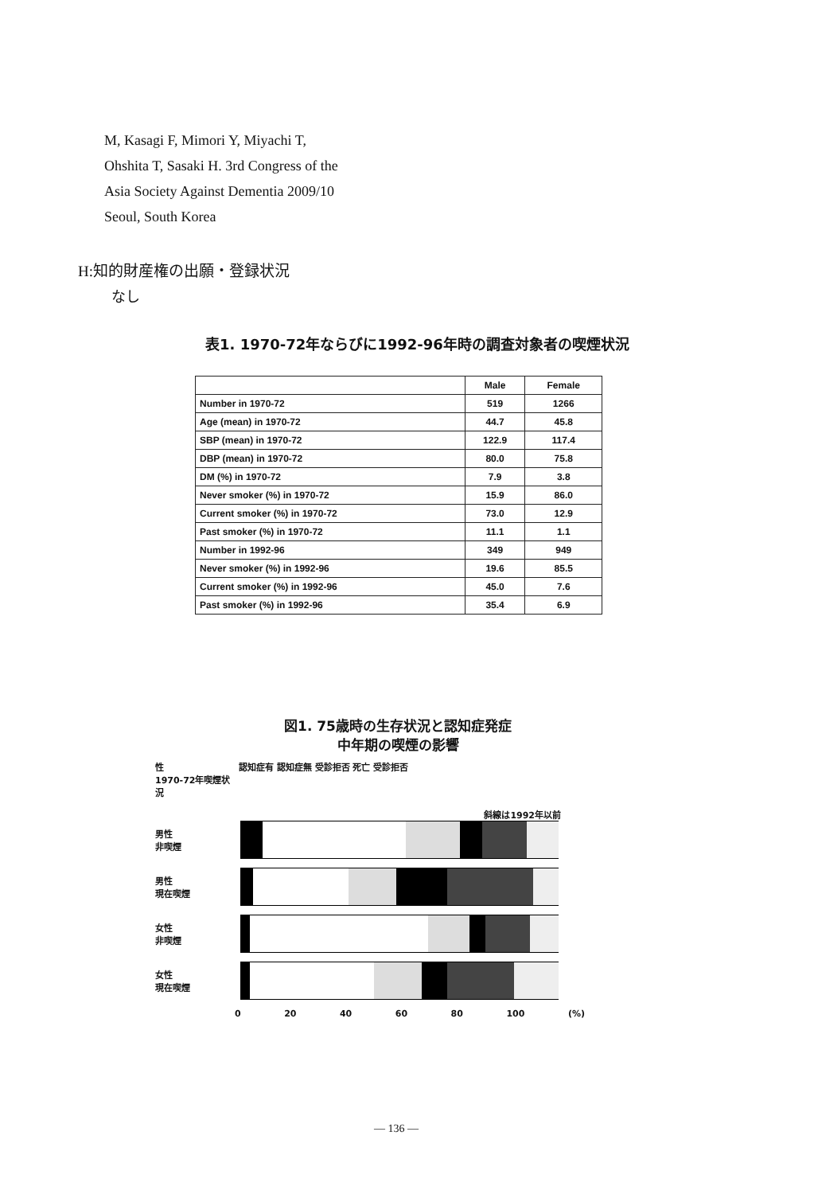M, Kasagi F, Mimori Y, Miyachi T,
Ohshita T, Sasaki H. 3rd Congress of the
Asia Society Against Dementia 2009/10
Seoul, South Korea
H:知的財産権の出願・登録状況
なし
表1. 1970-72年ならびに1992-96年時の調査対象者の喫煙状況
| | Male | Female |
| --- | --- | --- |
| Number in 1970-72 | 519 | 1266 |
| Age (mean) in 1970-72 | 44.7 | 45.8 |
| SBP (mean) in 1970-72 | 122.9 | 117.4 |
| DBP (mean) in 1970-72 | 80.0 | 75.8 |
| DM (%) in 1970-72 | 7.9 | 3.8 |
| Never smoker (%) in 1970-72 | 15.9 | 86.0 |
| Current smoker (%) in 1970-72 | 73.0 | 12.9 |
| Past smoker (%) in 1970-72 | 11.1 | 1.1 |
| Number in 1992-96 | 349 | 949 |
| Never smoker (%) in 1992-96 | 19.6 | 85.5 |
| Current smoker (%) in 1992-96 | 45.0 | 7.6 |
| Past smoker (%) in 1992-96 | 35.4 | 6.9 |
図1. 75歳時の生存状況と認知症発症
中年期の喫煙の影響
性
1970-72年喫煙状況
認知症有 認知症無 受診拒否 死亡 受診拒否
斜線は1992年以前
男性
非喫煙
男性
現在喫煙
女性
非喫煙
女性
現在喫煙
0 20 40 60 80 100 (%)
— 136 —